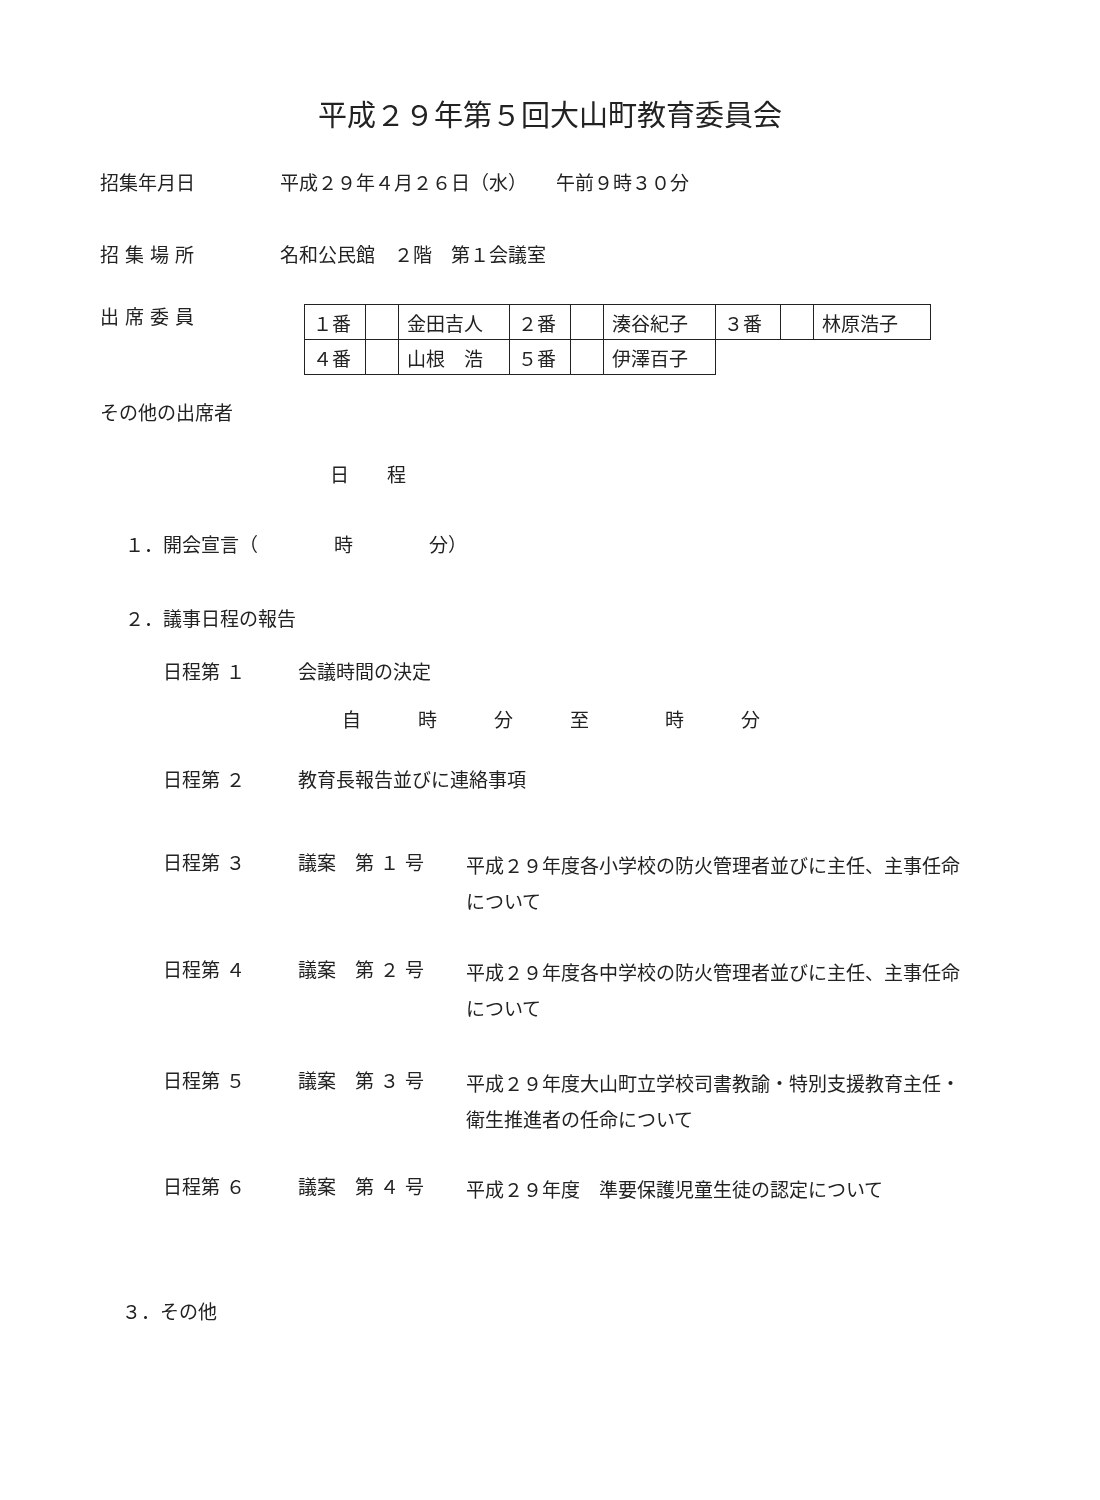平成２９年第５回大山町教育委員会
招集年月日 平成２９年４月２６日（水）　　午前９時３０分
招 集 場 所 名和公民館　２階　第１会議室
出 席 委 員
| １番 | | 金田吉人 | ２番 | | 湊谷紀子 | ３番 | | 林原浩子 |
| ４番 | | 山根 浩 | ５番 | | 伊澤百子 | | | |
その他の出席者
日　　程
１．開会宣言（　　　　時　　　　分）
２．議事日程の報告
日程第 １ 会議時間の決定
自　　　時　　　分　　　至　　　　時　　　分
日程第 ２ 教育長報告並びに連絡事項
日程第 ３ 議案　第 １ 号 平成２９年度各小学校の防火管理者並びに主任、主事任命について
日程第 ４ 議案　第 ２ 号 平成２９年度各中学校の防火管理者並びに主任、主事任命について
日程第 ５ 議案　第 ３ 号 平成２９年度大山町立学校司書教諭・特別支援教育主任・衛生推進者の任命について
日程第 ６ 議案　第 ４ 号 平成２９年度　準要保護児童生徒の認定について
３．その他